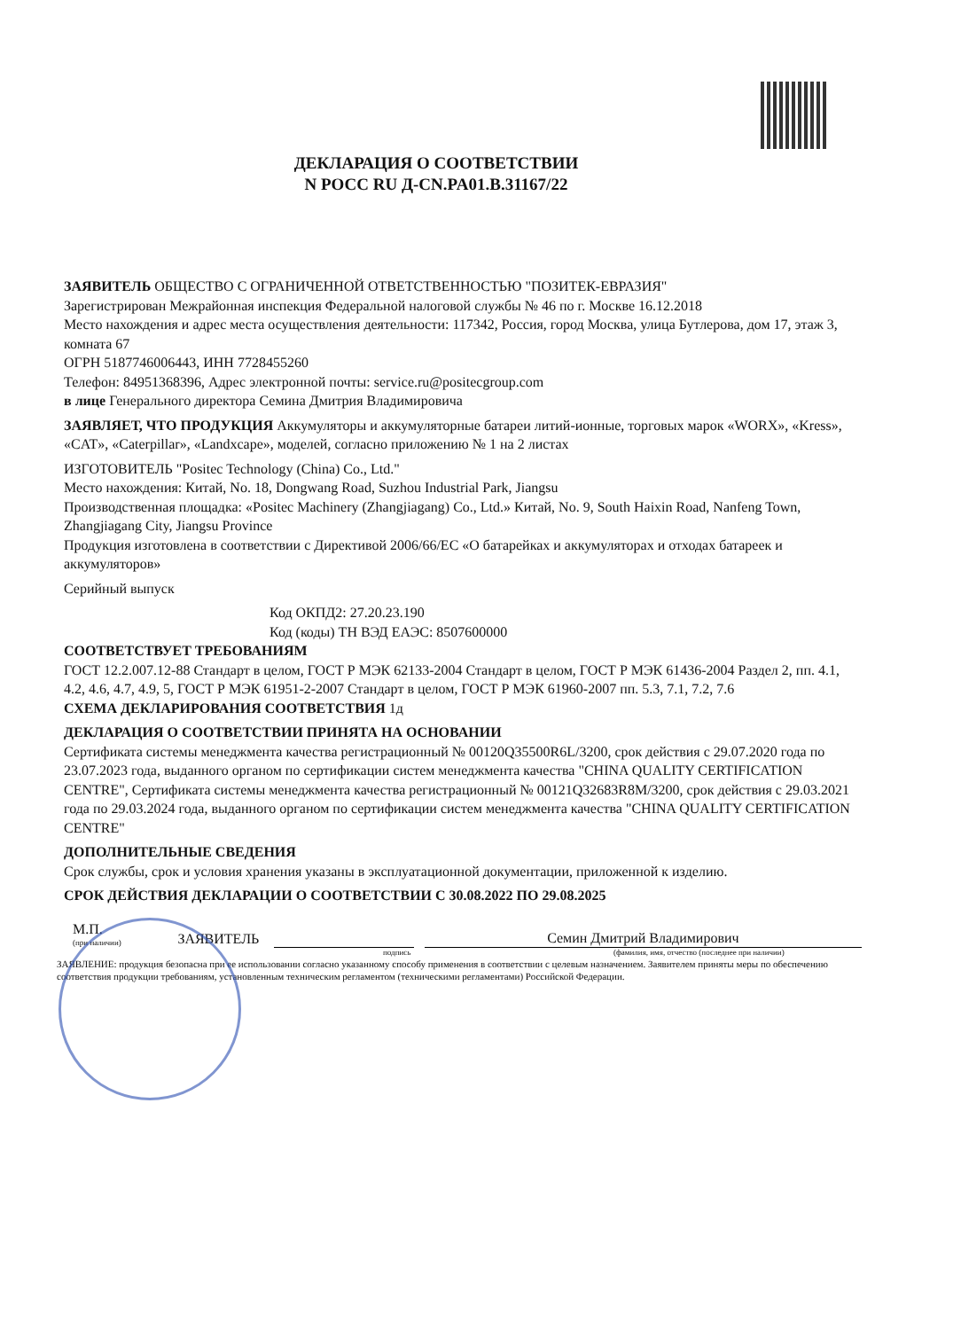ДЕКЛАРАЦИЯ О СООТВЕТСТВИИ
N РОСС RU Д-CN.PA01.B.31167/22
ЗАЯВИТЕЛЬ ОБЩЕСТВО С ОГРАНИЧЕННОЙ ОТВЕТСТВЕННОСТЬЮ "ПОЗИТЕК-ЕВРАЗИЯ"
Зарегистрирован Межрайонная инспекция Федеральной налоговой службы № 46 по г. Москве 16.12.2018
Место нахождения и адрес места осуществления деятельности: 117342, Россия, город Москва, улица Бутлерова, дом 17, этаж 3, комната 67
ОГРН 5187746006443, ИНН 7728455260
Телефон: 84951368396, Адрес электронной почты: service.ru@positecgroup.com
в лице Генерального директора Семина Дмитрия Владимировича
ЗАЯВЛЯЕТ, ЧТО ПРОДУКЦИЯ Аккумуляторы и аккумуляторные батареи литий-ионные, торговых марок «WORX», «Kress», «CAT», «Caterpillar», «Landxcape», моделей, согласно приложению № 1 на 2 листах
ИЗГОТОВИТЕЛЬ "Positec Technology (China) Co., Ltd."
Место нахождения: Китай, No. 18, Dongwang Road, Suzhou Industrial Park, Jiangsu
Производственная площадка: «Positec Machinery (Zhangjiagang) Co., Ltd.» Китай, No. 9, South Haixin Road, Nanfeng Town, Zhangjiagang City, Jiangsu Province
Продукция изготовлена в соответствии с Директивой 2006/66/ЕС «О батарейках и аккумуляторах и отходах батареек и аккумуляторов»
Серийный выпуск
Код ОКПД2: 27.20.23.190
Код (коды) ТН ВЭД ЕАЭС: 8507600000
СООТВЕТСТВУЕТ ТРЕБОВАНИЯМ
ГОСТ 12.2.007.12-88 Стандарт в целом, ГОСТ Р МЭК 62133-2004 Стандарт в целом, ГОСТ Р МЭК 61436-2004 Раздел 2, пп. 4.1, 4.2, 4.6, 4.7, 4.9, 5, ГОСТ Р МЭК 61951-2-2007 Стандарт в целом, ГОСТ Р МЭК 61960-2007 пп. 5.3, 7.1, 7.2, 7.6
СХЕМА ДЕКЛАРИРОВАНИЯ СООТВЕТСТВИЯ 1д
ДЕКЛАРАЦИЯ О СООТВЕТСТВИИ ПРИНЯТА НА ОСНОВАНИИ
Сертификата системы менеджмента качества регистрационный № 00120Q35500R6L/3200, срок действия с 29.07.2020 года по 23.07.2023 года, выданного органом по сертификации систем менеджмента качества "CHINA QUALITY CERTIFICATION CENTRE", Сертификата системы менеджмента качества регистрационный № 00121Q32683R8M/3200, срок действия с 29.03.2021 года по 29.03.2024 года, выданного органом по сертификации систем менеджмента качества "CHINA QUALITY CERTIFICATION CENTRE"
ДОПОЛНИТЕЛЬНЫЕ СВЕДЕНИЯ
Срок службы, срок и условия хранения указаны в эксплуатационной документации, приложенной к изделию.
СРОК ДЕЙСТВИЯ ДЕКЛАРАЦИИ О СООТВЕТСТВИИ С 30.08.2022 ПО 29.08.2025
М.П.
(при наличии)
ЗАЯВИТЕЛЬ
Семин Дмитрий Владимирович
подпись (фамилия, имя, отчество (последнее при наличии)
ЗАЯВЛЕНИЕ: продукция безопасна при ее использовании согласно указанному способу применения в соответствии с целевым назначением. Заявителем приняты меры по обеспечению соответствия продукции требованиям, установленным техническим регламентом (техническими регламентами) Российской Федерации.